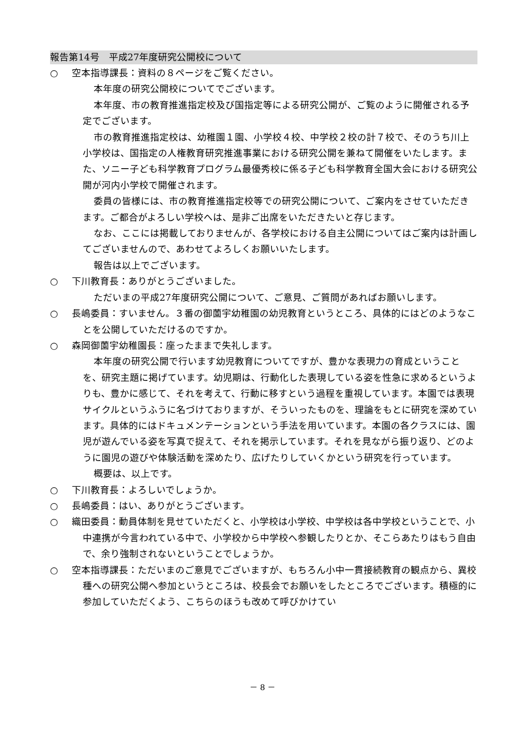報告第14号　平成27年度研究公開校について
○ 空本指導課長：資料の８ページをご覧ください。
本年度の研究公開校についてでございます。
本年度、市の教育推進指定校及び国指定等による研究公開が、ご覧のように開催される予定でございます。
市の教育推進指定校は、幼稚園１園、小学校４校、中学校２校の計７校で、そのうち川上小学校は、国指定の人権教育研究推進事業における研究公開を兼ねて開催をいたします。また、ソニー子ども科学教育プログラム最優秀校に係る子ども科学教育全国大会における研究公開が河内小学校で開催されます。
委員の皆様には、市の教育推進指定校等での研究公開について、ご案内をさせていただきます。ご都合がよろしい学校へは、是非ご出席をいただきたいと存じます。
なお、ここには掲載しておりませんが、各学校における自主公開についてはご案内は計画してございませんので、あわせてよろしくお願いいたします。
報告は以上でございます。
○ 下川教育長：ありがとうございました。
ただいまの平成27年度研究公開について、ご意見、ご質問があればお願いします。
○ 長嶋委員：すいません。３番の御薗宇幼稚園の幼児教育というところ、具体的にはどのようなことを公開していただけるのですか。
○ 森岡御薗宇幼稚園長：座ったままで失礼します。
本年度の研究公開で行います幼児教育についてですが、豊かな表現力の育成ということを、研究主題に掲げています。幼児期は、行動化した表現している姿を性急に求めるというよりも、豊かに感じて、それを考えて、行動に移すという過程を重視しています。本園では表現サイクルというふうに名づけておりますが、そういったものを、理論をもとに研究を深めています。具体的にはドキュメンテーションという手法を用いています。本園の各クラスには、園児が遊んでいる姿を写真で捉えて、それを掲示しています。それを見ながら振り返り、どのように園児の遊びや体験活動を深めたり、広げたりしていくかという研究を行っています。
概要は、以上です。
○ 下川教育長：よろしいでしょうか。
○ 長嶋委員：はい、ありがとうございます。
○ 織田委員：動員体制を見せていただくと、小学校は小学校、中学校は各中学校ということで、小中連携が今言われている中で、小学校から中学校へ参観したりとか、そこらあたりはもう自由で、余り強制されないということでしょうか。
○ 空本指導課長：ただいまのご意見でございますが、もちろん小中一貫接続教育の観点から、異校種への研究公開へ参加というところは、校長会でお願いをしたところでございます。積極的に参加していただくよう、こちらのほうも改めて呼びかけてい
－ 8 －